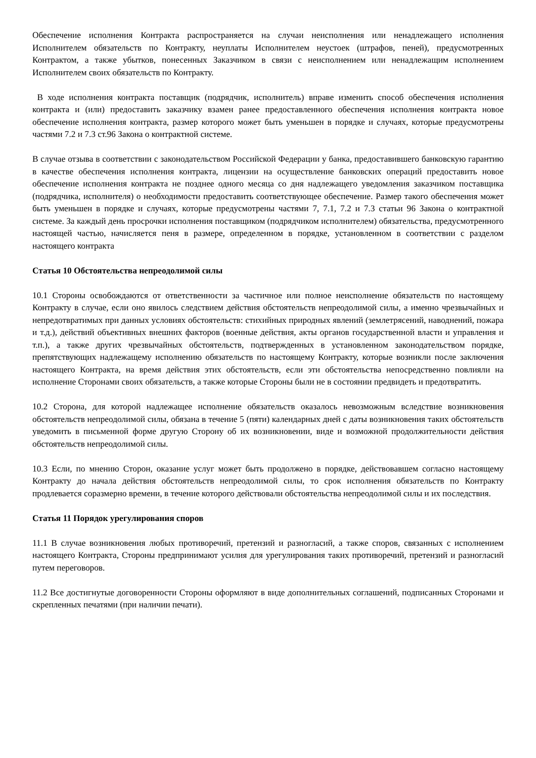Обеспечение исполнения Контракта распространяется на случаи неисполнения или ненадлежащего исполнения Исполнителем обязательств по Контракту, неуплаты Исполнителем неустоек (штрафов, пеней), предусмотренных Контрактом, а также убытков, понесенных Заказчиком в связи с неисполнением или ненадлежащим исполнением Исполнителем своих обязательств по Контракту.
В ходе исполнения контракта поставщик (подрядчик, исполнитель) вправе изменить способ обеспечения исполнения контракта и (или) предоставить заказчику взамен ранее предоставленного обеспечения исполнения контракта новое обеспечение исполнения контракта, размер которого может быть уменьшен в порядке и случаях, которые предусмотрены частями 7.2 и 7.3 ст.96 Закона о контрактной системе.
В случае отзыва в соответствии с законодательством Российской Федерации у банка, предоставившего банковскую гарантию в качестве обеспечения исполнения контракта, лицензии на осуществление банковских операций предоставить новое обеспечение исполнения контракта не позднее одного месяца со дня надлежащего уведомления заказчиком поставщика (подрядчика, исполнителя) о необходимости предоставить соответствующее обеспечение. Размер такого обеспечения может быть уменьшен в порядке и случаях, которые предусмотрены частями 7, 7.1, 7.2 и 7.3 статьи 96 Закона о контрактной системе. За каждый день просрочки исполнения поставщиком (подрядчиком исполнителем) обязательства, предусмотренного настоящей частью, начисляется пеня в размере, определенном в порядке, установленном в соответствии с разделом настоящего контракта
Статья 10 Обстоятельства непреодолимой силы
10.1 Стороны освобождаются от ответственности за частичное или полное неисполнение обязательств по настоящему Контракту в случае, если оно явилось следствием действия обстоятельств непреодолимой силы, а именно чрезвычайных и непредотвратимых при данных условиях обстоятельств: стихийных природных явлений (землетрясений, наводнений, пожара и т.д.), действий объективных внешних факторов (военные действия, акты органов государственной власти и управления и т.п.), а также других чрезвычайных обстоятельств, подтвержденных в установленном законодательством порядке, препятствующих надлежащему исполнению обязательств по настоящему Контракту, которые возникли после заключения настоящего Контракта, на время действия этих обстоятельств, если эти обстоятельства непосредственно повлияли на исполнение Сторонами своих обязательств, а также которые Стороны были не в состоянии предвидеть и предотвратить.
10.2 Сторона, для которой надлежащее исполнение обязательств оказалось невозможным вследствие возникновения обстоятельств непреодолимой силы, обязана в течение 5 (пяти) календарных дней с даты возникновения таких обстоятельств уведомить в письменной форме другую Сторону об их возникновении, виде и возможной продолжительности действия обстоятельств непреодолимой силы.
10.3 Если, по мнению Сторон, оказание услуг может быть продолжено в порядке, действовавшем согласно настоящему Контракту до начала действия обстоятельств непреодолимой силы, то срок исполнения обязательств по Контракту продлевается соразмерно времени, в течение которого действовали обстоятельства непреодолимой силы и их последствия.
Статья 11 Порядок урегулирования споров
11.1 В случае возникновения любых противоречий, претензий и разногласий, а также споров, связанных с исполнением настоящего Контракта, Стороны предпринимают усилия для урегулирования таких противоречий, претензий и разногласий путем переговоров.
11.2 Все достигнутые договоренности Стороны оформляют в виде дополнительных соглашений, подписанных Сторонами и скрепленных печатями (при наличии печати).